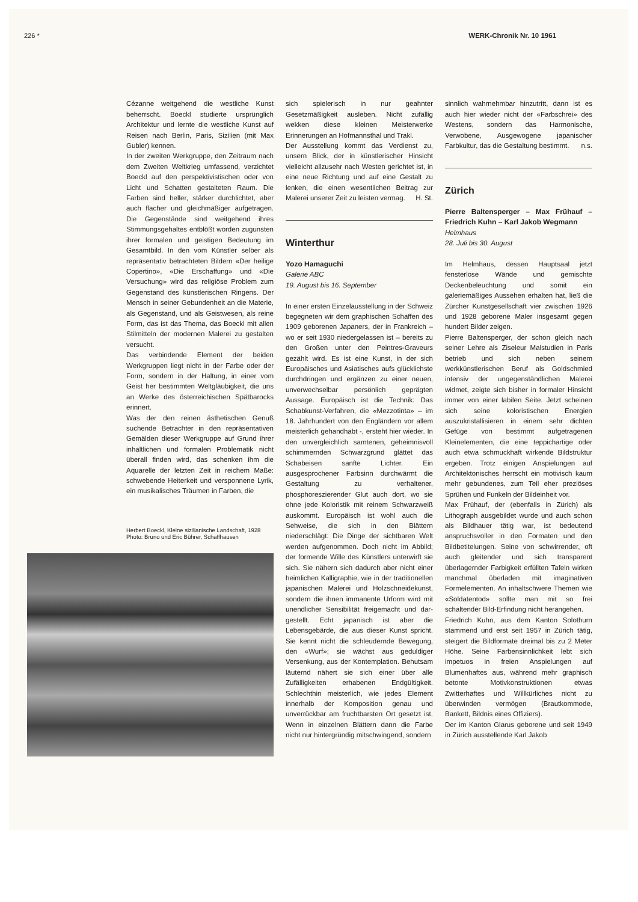226 * WERK-Chronik Nr. 10 1961
Cézanne weitgehend die westliche Kunst beherrscht. Boeckl studierte ursprünglich Architektur und lernte die westliche Kunst auf Reisen nach Berlin, Paris, Sizilien (mit Max Gubler) kennen.
In der zweiten Werkgruppe, den Zeitraum nach dem Zweiten Weltkrieg umfassend, verzichtet Boeckl auf den perspektivistischen oder von Licht und Schatten gestalteten Raum. Die Farben sind heller, stärker durchlichtet, aber auch flacher und gleichmäßiger aufgetragen. Die Gegenstände sind weitgehend ihres Stimmungsgehaltes entblößt worden zugunsten ihrer formalen und geistigen Bedeutung im Gesamtbild. In den vom Künstler selber als repräsentativ betrachteten Bildern «Der heilige Copertino», «Die Erschaffung» und «Die Versuchung» wird das religiöse Problem zum Gegenstand des künstlerischen Ringens. Der Mensch in seiner Gebundenheit an die Materie, als Gegenstand, und als Geistwesen, als reine Form, das ist das Thema, das Boeckl mit allen Stilmitteln der modernen Malerei zu gestalten versucht.
Das verbindende Element der beiden Werkgruppen liegt nicht in der Farbe oder der Form, sondern in der Haltung, in einer vom Geist her bestimmten Weltgläubigkeit, die uns an Werke des österreichischen Spätbarocks erinnert.
Was der den reinen ästhetischen Genuß suchende Betrachter in den repräsentativen Gemälden dieser Werkgruppe auf Grund ihrer inhaltlichen und formalen Problematik nicht überall finden wird, das schenken ihm die Aquarelle der letzten Zeit in reichem Maße: schwebende Heiterkeit und versponnene Lyrik, ein musikalisches Träumen in Farben, die
Herbert Boeckl, Kleine sizilianische Landschaft, 1928
Photo: Bruno und Eric Bührer, Schaffhausen
sich spielerisch in nur geahnter Gesetzmäßigkeit ausleben. Nicht zufällig wekken diese kleinen Meisterwerke Erinnerungen an Hofmannsthal und Trakl.
Der Ausstellung kommt das Verdienst zu, unsern Blick, der in künstlerischer Hinsicht vielleicht allzusehr nach Westen gerichtet ist, in eine neue Richtung und auf eine Gestalt zu lenken, die einen wesentlichen Beitrag zur Malerei unserer Zeit zu leisten vermag. H. St.
Winterthur
Yozo Hamaguchi
Galerie ABC
19. August bis 16. September
In einer ersten Einzelausstellung in der Schweiz begegneten wir dem graphischen Schaffen des 1909 geborenen Japaners, der in Frankreich – wo er seit 1930 niedergelassen ist – bereits zu den Großen unter den Peintres-Graveurs gezählt wird. Es ist eine Kunst, in der sich Europäisches und Asiatisches aufs glücklichste durchdringen und ergänzen zu einer neuen, unverwechselbar persönlich geprägten Aussage. Europäisch ist die Technik: Das Schabkunst-Verfahren, die «Mezzotinta» – im 18. Jahrhundert von den Engländern vor allem meisterlich gehandhabt -, ersteht hier wieder. In den unvergleichlich samtenen, geheimnisvoll schimmernden Schwarzgrund glättet das Schabeisen sanfte Lichter. Ein ausgesprochener Farbsinn durchwärmt die Gestaltung zu verhaltener, phosphoreszierender Glut auch dort, wo sie ohne jede Koloristik mit reinem Schwarzweiß auskommt. Europäisch ist wohl auch die Sehweise, die sich in den Blättern niederschlägt: Die Dinge der sichtbaren Welt werden aufgenommen. Doch nicht im Abbild; der formende Wille des Künstlers unterwirft sie sich. Sie nähern sich dadurch aber nicht einer heimlichen Kalligraphie, wie in der traditionellen japanischen Malerei und Holzschneidekunst, sondern die ihnen immanente Urform wird mit unendlicher Sensibilität freigemacht und dar-gestellt. Echt japanisch ist aber die Lebensgebärde, die aus dieser Kunst spricht. Sie kennt nicht die schleudernde Bewegung, den «Wurf»; sie wächst aus geduldiger Versenkung, aus der Kontemplation. Behutsam läuternd nähert sie sich einer über alle Zufälligkeiten erhabenen Endgültigkeit. Schlechthin meisterlich, wie jedes Element innerhalb der Komposition genau und unverrückbar am fruchtbarsten Ort gesetzt ist. Wenn in einzelnen Blättern dann die Farbe nicht nur hintergründig mitschwingend, sondern
sinnlich wahrnehmbar hinzutritt, dann ist es auch hier wieder nicht der «Farbschrei» des Westens, sondern das Harmonische, Verwobene, Ausgewogene japanischer Farbkultur, das die Gestaltung bestimmt. n.s.
Zürich
Pierre Baltensperger – Max Frühauf – Friedrich Kuhn – Karl Jakob Wegmann
Helmhaus
28. Juli bis 30. August
Im Helmhaus, dessen Hauptsaal jetzt fensterlose Wände und gemischte Deckenbeleuchtung und somit ein galeriemäßiges Aussehen erhalten hat, ließ die Zürcher Kunstgesellschaft vier zwischen 1926 und 1928 geborene Maler insgesamt gegen hundert Bilder zeigen.
Pierre Baltensperger, der schon gleich nach seiner Lehre als Ziseleur Malstudien in Paris betrieb und sich neben seinem werkkünstlerischen Beruf als Goldschmied intensiv der ungegenständlichen Malerei widmet, zeigte sich bisher in formaler Hinsicht immer von einer labilen Seite. Jetzt scheinen sich seine koloristischen Energien auszukristallisieren in einem sehr dichten Gefüge von bestimmt aufgetragenen Kleinelementen, die eine teppichartige oder auch etwa schmuckhaft wirkende Bildstruktur ergeben. Trotz einigen Anspielungen auf Architektonisches herrscht ein motivisch kaum mehr gebundenes, zum Teil eher preziöses Sprühen und Funkeln der Bildeinheit vor.
Max Frühauf, der (ebenfalls in Zürich) als Lithograph ausgebildet wurde und auch schon als Bildhauer tätig war, ist bedeutend anspruchsvoller in den Formaten und den Bildbetitelungen. Seine von schwirrender, oft auch gleitender und sich transparent überlagernder Farbigkeit erfüllten Tafeln wirken manchmal überladen mit imaginativen Formelementen. An inhaltschwere Themen wie «Soldatentod» sollte man mit so frei schaltender Bild-Erfindung nicht herangehen.
Friedrich Kuhn, aus dem Kanton Solothurn stammend und erst seit 1957 in Zürich tätig, steigert die Bildformate dreimal bis zu 2 Meter Höhe. Seine Farbensinnlichkeit lebt sich impetuos in freien Anspielungen auf Blumenhaftes aus, während mehr graphisch betonte Motivkonstruktionen etwas Zwitterhaftes und Willkürliches nicht zu überwinden vermögen (Brautkommode, Bankett, Bildnis eines Offiziers).
Der im Kanton Glarus geborene und seit 1949 in Zürich ausstellende Karl Jakob